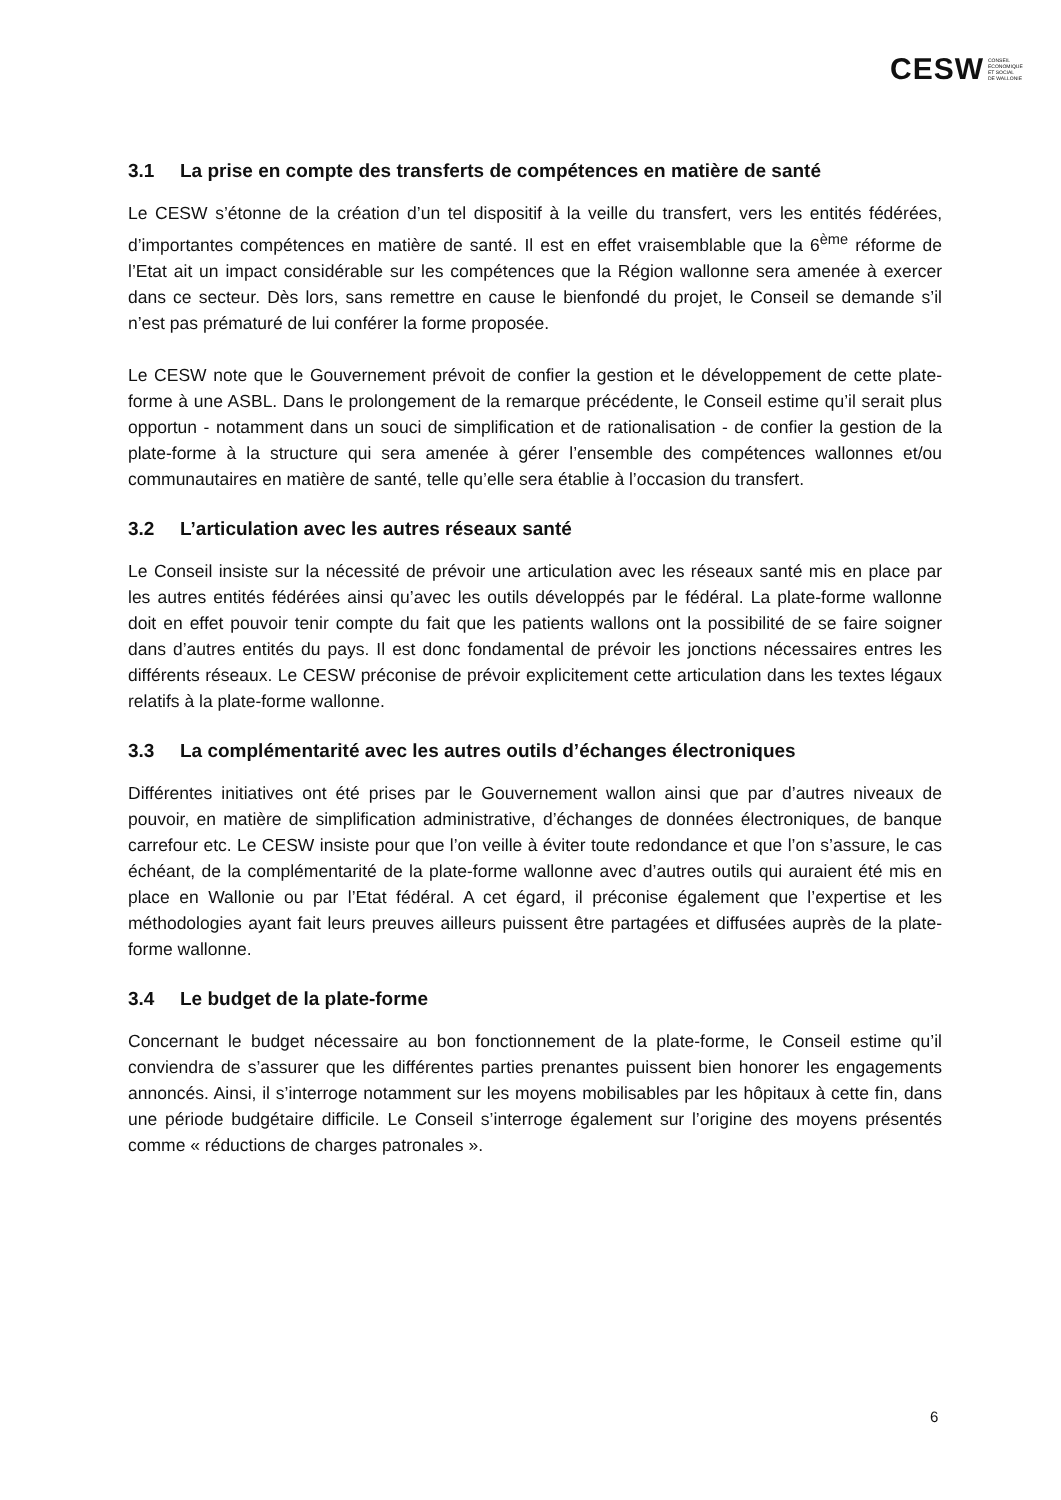CESW CONSEIL
ECONOMIQUE
ET SOCIAL
DE WALLONIE
3.1 La prise en compte des transferts de compétences en matière de santé
Le CESW s’étonne de la création d’un tel dispositif à la veille du transfert, vers les entités fédérées, d’importantes compétences en matière de santé. Il est en effet vraisemblable que la 6<sup>ème</sup> réforme de l’Etat ait un impact considérable sur les compétences que la Région wallonne sera amenée à exercer dans ce secteur. Dès lors, sans remettre en cause le bienfondé du projet, le Conseil se demande s’il n’est pas prématuré de lui conférer la forme proposée.
Le CESW note que le Gouvernement prévoit de confier la gestion et le développement de cette plate-forme à une ASBL. Dans le prolongement de la remarque précédente, le Conseil estime qu’il serait plus opportun - notamment dans un souci de simplification et de rationalisation - de confier la gestion de la plate-forme à la structure qui sera amenée à gérer l’ensemble des compétences wallonnes et/ou communautaires en matière de santé, telle qu’elle sera établie à l’occasion du transfert.
3.2 L’articulation avec les autres réseaux santé
Le Conseil insiste sur la nécessité de prévoir une articulation avec les réseaux santé mis en place par les autres entités fédérées ainsi qu’avec les outils développés par le fédéral. La plate-forme wallonne doit en effet pouvoir tenir compte du fait que les patients wallons ont la possibilité de se faire soigner dans d’autres entités du pays. Il est donc fondamental de prévoir les jonctions nécessaires entres les différents réseaux. Le CESW préconise de prévoir explicitement cette articulation dans les textes légaux relatifs à la plate-forme wallonne.
3.3 La complémentarité avec les autres outils d’échanges électroniques
Différentes initiatives ont été prises par le Gouvernement wallon ainsi que par d’autres niveaux de pouvoir, en matière de simplification administrative, d’échanges de données électroniques, de banque carrefour etc. Le CESW insiste pour que l’on veille à éviter toute redondance et que l’on s’assure, le cas échéant, de la complémentarité de la plate-forme wallonne avec d’autres outils qui auraient été mis en place en Wallonie ou par l’Etat fédéral. A cet égard, il préconise également que l’expertise et les méthodologies ayant fait leurs preuves ailleurs puissent être partagées et diffusées auprès de la plate-forme wallonne.
3.4 Le budget de la plate-forme
Concernant le budget nécessaire au bon fonctionnement de la plate-forme, le Conseil estime qu’il conviendra de s’assurer que les différentes parties prenantes puissent bien honorer les engagements annoncés. Ainsi, il s’interroge notamment sur les moyens mobilisables par les hôpitaux à cette fin, dans une période budgétaire difficile. Le Conseil s’interroge également sur l’origine des moyens présentés comme « réductions de charges patronales ».
6